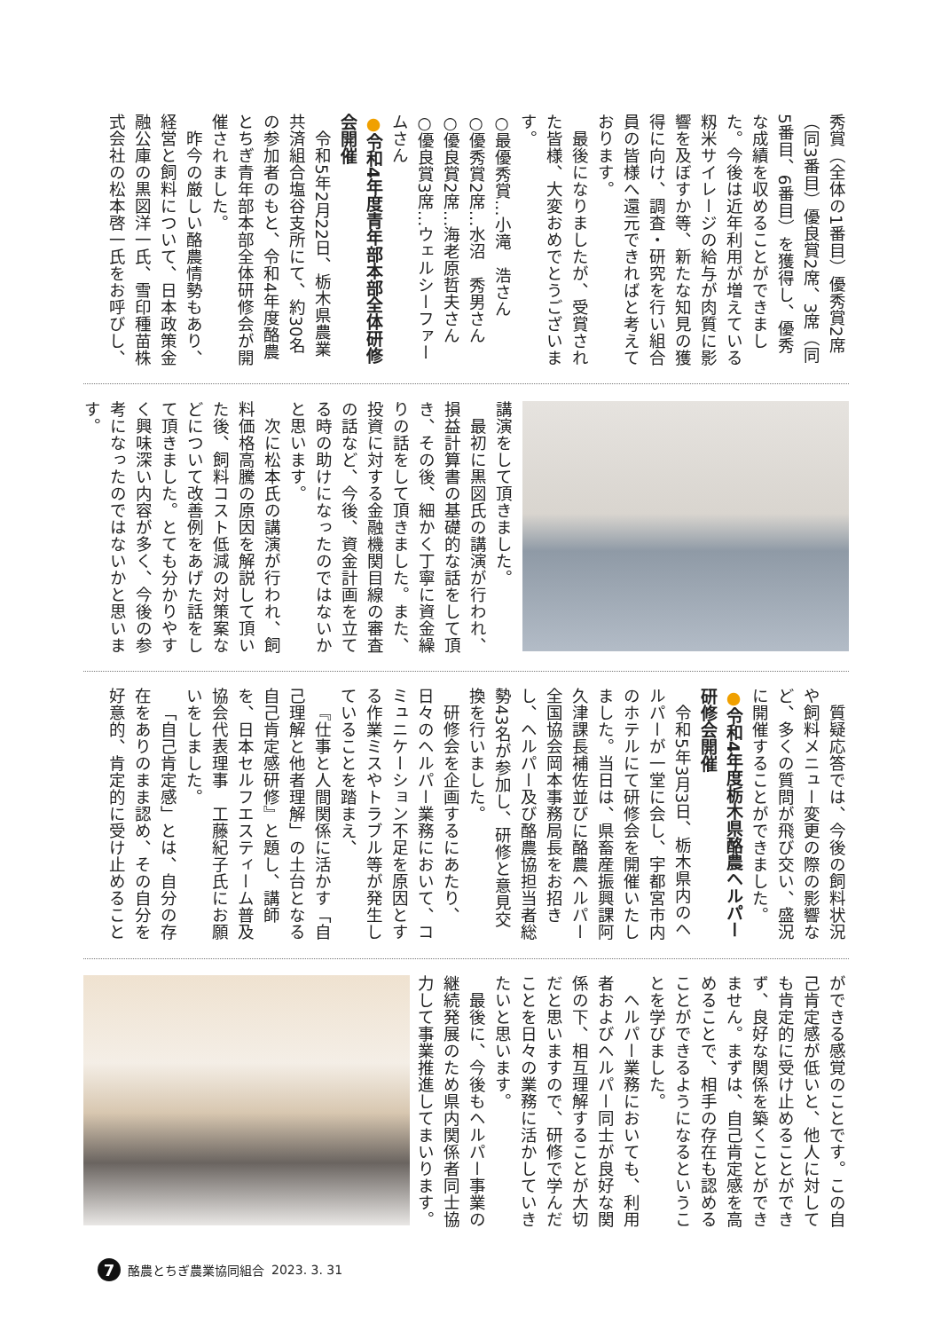秀賞（全体の1番目）優秀賞2席（同3番目）優良賞2席、3席（同5番目、6番目）を獲得し、優秀な成績を収めることができました。今後は近年利用が増えている籾米サイレージの給与が肉質に影響を及ぼすか等、新たな知見の獲得に向け、調査・研究を行い組合員の皆様へ還元できればと考えております。
最後になりましたが、受賞された皆様、大変おめでとうございます。
○最優秀賞…小滝　浩さん
○優秀賞2席…水沼　秀男さん
○優良賞2席…海老原哲夫さん
○優良賞3席…ウェルシーファームさん
●令和4年度青年部本部全体研修会開催
令和5年2月22日、栃木県農業共済組合塩谷支所にて、約30名の参加者のもと、令和4年度酪農とちぎ青年部本部全体研修会が開催されました。
昨今の厳しい酪農情勢もあり、経営と飼料について、日本政策金融公庫の黒図洋一氏、雪印種苗株式会社の松本啓一氏をお呼びし、
講演をして頂きました。
最初に黒図氏の講演が行われ、損益計算書の基礎的な話をして頂き、その後、細かく丁寧に資金繰りの話をして頂きました。また、投資に対する金融機関目線の審査の話など、今後、資金計画を立てる時の助けになったのではないかと思います。
次に松本氏の講演が行われ、飼料価格高騰の原因を解説して頂いた後、飼料コスト低減の対策案などについて改善例をあげた話をして頂きました。とても分かりやすく興味深い内容が多く、今後の参考になったのではないかと思います。
質疑応答では、今後の飼料状況や飼料メニュー変更の際の影響など、多くの質問が飛び交い、盛況に開催することができました。
●令和4年度栃木県酪農ヘルパー研修会開催
令和5年3月3日、栃木県内のヘルパーが一堂に会し、宇都宮市内のホテルにて研修会を開催いたしました。当日は、県畜産振興課阿久津課長補佐並びに酪農ヘルパー全国協会岡本事務局長をお招きし、ヘルパー及び酪農協担当者総勢43名が参加し、研修と意見交換を行いました。
研修会を企画するにあたり、日々のヘルパー業務において、コミュニケーション不足を原因とする作業ミスやトラブル等が発生していることを踏まえ、
『仕事と人間関係に活かす「自己理解と他者理解」の土台となる自己肯定感研修』と題し、講師を、日本セルフエスティーム普及協会代表理事　工藤紀子氏にお願いをしました。
「自己肯定感」とは、自分の存在をありのまま認め、その自分を好意的、肯定的に受け止めること
ができる感覚のことです。この自己肯定感が低いと、他人に対しても肯定的に受け止めることができず、良好な関係を築くことができません。まずは、自己肯定感を高めることで、相手の存在も認めることができるようになるということを学びました。
ヘルパー業務においても、利用者およびヘルパー同士が良好な関係の下、相互理解することが大切だと思いますので、研修で学んだことを日々の業務に活かしていきたいと思います。
最後に、今後もヘルパー事業の継続発展のため県内関係者同士協力して事業推進してまいります。
7 酪農とちぎ農業協同組合 2023. 3. 31